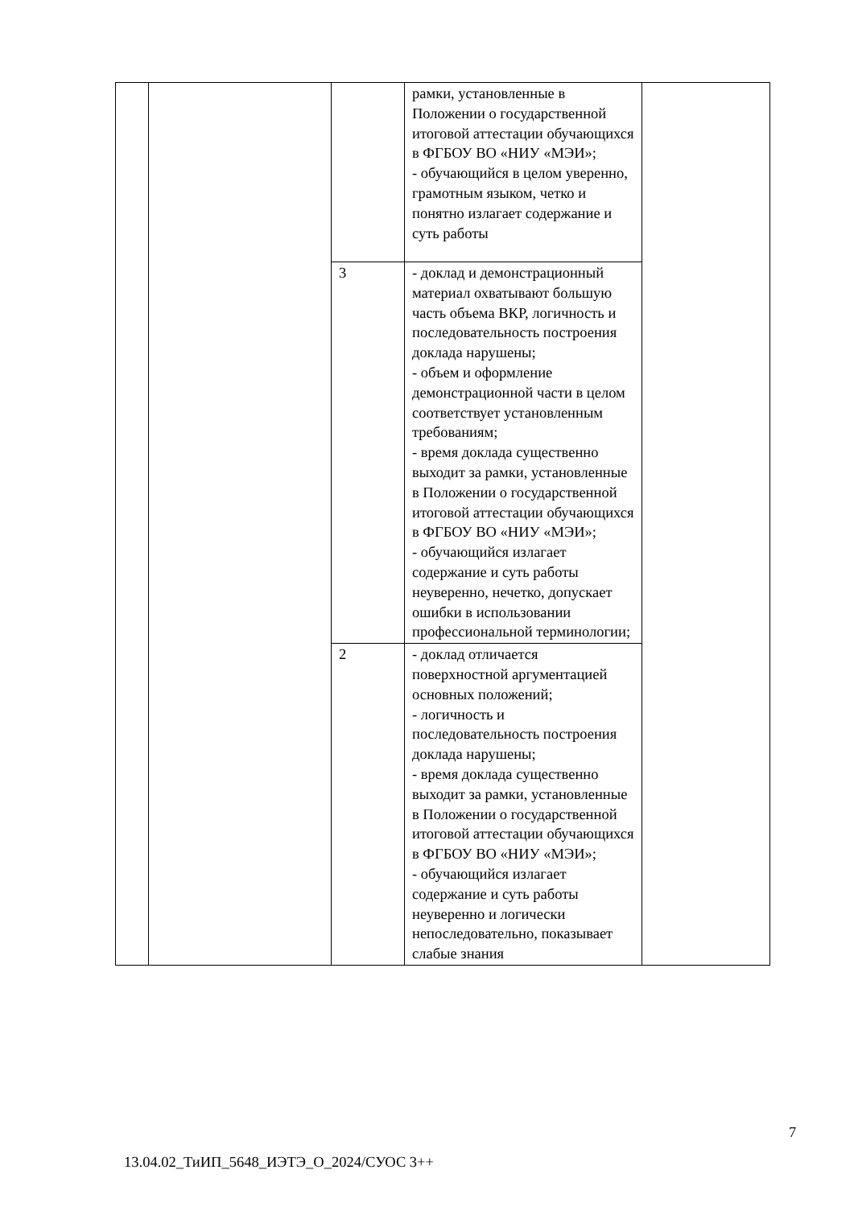| | | | рамки, установленные в Положении о государственной итоговой аттестации обучающихся в ФГБОУ ВО «НИУ «МЭИ»; - обучающийся в целом уверенно, грамотным языком, четко и понятно излагает содержание и суть работы | |
| | | 3 | - доклад и демонстрационный материал охватывают большую часть объема ВКР, логичность и последовательность построения доклада нарушены; - объем и оформление демонстрационной части в целом соответствует установленным требованиям; - время доклада существенно выходит за рамки, установленные в Положении о государственной итоговой аттестации обучающихся в ФГБОУ ВО «НИУ «МЭИ»; - обучающийся излагает содержание и суть работы неуверенно, нечетко, допускает ошибки в использовании профессиональной терминологии; | |
| | | 2 | - доклад отличается поверхностной аргументацией основных положений; - логичность и последовательность построения доклада нарушены; - время доклада существенно выходит за рамки, установленные в Положении о государственной итоговой аттестации обучающихся в ФГБОУ ВО «НИУ «МЭИ»; - обучающийся излагает содержание и суть работы неуверенно и логически непоследовательно, показывает слабые знания | |
7
13.04.02_ТиИП_5648_ИЭТЭ_О_2024/СУОС 3++